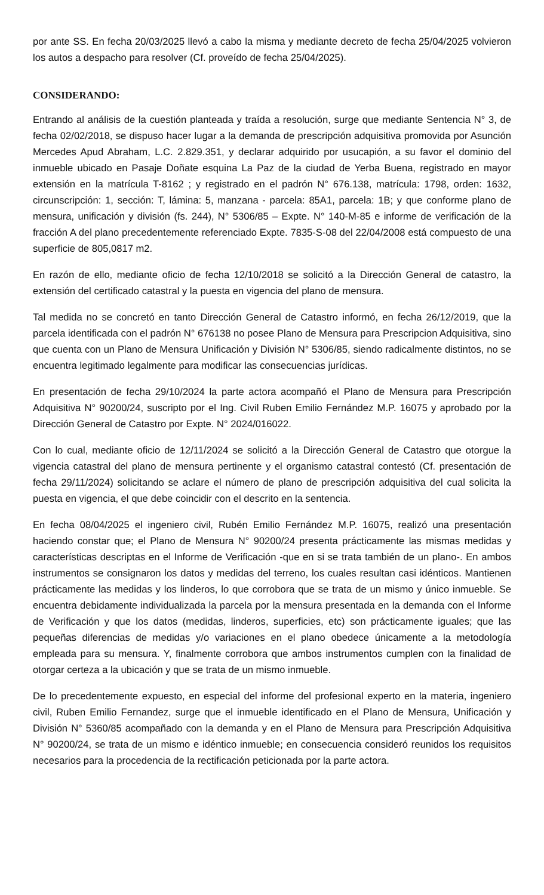por ante SS. En fecha 20/03/2025 llevó a cabo la misma y mediante decreto de fecha 25/04/2025 volvieron los autos a despacho para resolver (Cf. proveído de fecha 25/04/2025).
CONSIDERANDO:
Entrando al análisis de la cuestión planteada y traída a resolución, surge que mediante Sentencia N° 3, de fecha 02/02/2018, se dispuso hacer lugar a la demanda de prescripción adquisitiva promovida por Asunción Mercedes Apud Abraham, L.C. 2.829.351, y declarar adquirido por usucapión, a su favor el dominio del inmueble ubicado en Pasaje Doñate esquina La Paz de la ciudad de Yerba Buena, registrado en mayor extensión en la matrícula T-8162 ; y registrado en el padrón N° 676.138, matrícula: 1798, orden: 1632, circunscripción: 1, sección: T, lámina: 5, manzana - parcela: 85A1, parcela: 1B; y que conforme plano de mensura, unificación y división (fs. 244), N° 5306/85 – Expte. N° 140-M-85 e informe de verificación de la fracción A del plano precedentemente referenciado Expte. 7835-S-08 del 22/04/2008 está compuesto de una superficie de 805,0817 m2.
En razón de ello, mediante oficio de fecha 12/10/2018 se solicitó a la Dirección General de catastro, la extensión del certificado catastral y la puesta en vigencia del plano de mensura.
Tal medida no se concretó en tanto Dirección General de Catastro informó, en fecha 26/12/2019, que la parcela identificada con el padrón N° 676138 no posee Plano de Mensura para Prescripcion Adquisitiva, sino que cuenta con un Plano de Mensura Unificación y División N° 5306/85, siendo radicalmente distintos, no se encuentra legitimado legalmente para modificar las consecuencias jurídicas.
En presentación de fecha 29/10/2024 la parte actora acompañó el Plano de Mensura para Prescripción Adquisitiva N° 90200/24, suscripto por el Ing. Civil Ruben Emilio Fernández M.P. 16075 y aprobado por la Dirección General de Catastro por Expte. N° 2024/016022.
Con lo cual, mediante oficio de 12/11/2024 se solicitó a la Dirección General de Catastro que otorgue la vigencia catastral del plano de mensura pertinente y el organismo catastral contestó (Cf. presentación de fecha 29/11/2024) solicitando se aclare el número de plano de prescripción adquisitiva del cual solicita la puesta en vigencia, el que debe coincidir con el descrito en la sentencia.
En fecha 08/04/2025 el ingeniero civil, Rubén Emilio Fernández M.P. 16075, realizó una presentación haciendo constar que; el Plano de Mensura N° 90200/24 presenta prácticamente las mismas medidas y características descriptas en el Informe de Verificación -que en si se trata también de un plano-. En ambos instrumentos se consignaron los datos y medidas del terreno, los cuales resultan casi idénticos. Mantienen prácticamente las medidas y los linderos, lo que corrobora que se trata de un mismo y único inmueble. Se encuentra debidamente individualizada la parcela por la mensura presentada en la demanda con el Informe de Verificación y que los datos (medidas, linderos, superficies, etc) son prácticamente iguales; que las pequeñas diferencias de medidas y/o variaciones en el plano obedece únicamente a la metodología empleada para su mensura. Y, finalmente corrobora que ambos instrumentos cumplen con la finalidad de otorgar certeza a la ubicación y que se trata de un mismo inmueble.
De lo precedentemente expuesto, en especial del informe del profesional experto en la materia, ingeniero civil, Ruben Emilio Fernandez, surge que el inmueble identificado en el Plano de Mensura, Unificación y División N° 5360/85 acompañado con la demanda y en el Plano de Mensura para Prescripción Adquisitiva N° 90200/24, se trata de un mismo e idéntico inmueble; en consecuencia consideró reunidos los requisitos necesarios para la procedencia de la rectificación peticionada por la parte actora.